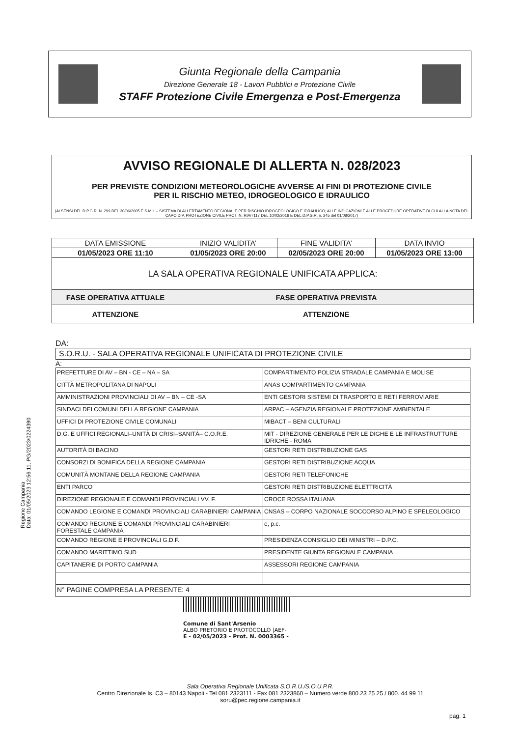Giunta Regionale della Campania
Direzione Generale 18 - Lavori Pubblici e Protezione Civile
STAFF Protezione Civile Emergenza e Post-Emergenza
AVVISO REGIONALE DI ALLERTA N. 028/2023
PER PREVISTE CONDIZIONI METEOROLOGICHE AVVERSE AI FINI DI PROTEZIONE CIVILE
PER IL RISCHIO METEO, IDROGEOLOGICO E IDRAULICO
(AI SENSI DEL D.P.G.R. N. 299 DEL 30/06/2005 E S.M.I. – SISTEMA DI ALLERTAMENTO REGIONALE PER RISCHIO IDROGEOLOGICO E IDRAULICO; ALLE INDICAZIONI E ALLE PROCEDURE OPERATIVE DI CUI ALLA NOTA DEL CAPO DIP. PROTEZIONE CIVILE PROT. N. RIA/7117 DEL 10/02/2016 E DEL D.P.G.R. n. 245 del 01/08/2017)
| DATA EMISSIONE | INIZIO VALIDITA’ | FINE VALIDITA’ | DATA INVIO |
| --- | --- | --- | --- |
| 01/05/2023 ORE 11:10 | 01/05/2023 ORE 20:00 | 02/05/2023 ORE 20:00 | 01/05/2023 ORE 13:00 |
| LA SALA OPERATIVA REGIONALE UNIFICATA APPLICA: | | | |
| FASE OPERATIVA ATTUALE | FASE OPERATIVA PREVISTA | | |
| ATTENZIONE | ATTENZIONE | | |
DA:
S.O.R.U. - SALA OPERATIVA REGIONALE UNIFICATA DI PROTEZIONE CIVILE
A:
| PREFETTURE DI AV – BN - CE – NA – SA | COMPARTIMENTO POLIZIA STRADALE CAMPANIA E MOLISE |
| CITTÀ METROPOLITANA DI NAPOLI | ANAS COMPARTIMENTO CAMPANIA |
| AMMINISTRAZIONI PROVINCIALI DI AV – BN – CE -SA | ENTI GESTORI SISTEMI DI TRASPORTO E RETI FERROVIARIE |
| SINDACI DEI COMUNI DELLA REGIONE CAMPANIA | ARPAC – AGENZIA REGIONALE PROTEZIONE AMBIENTALE |
| UFFICI DI PROTEZIONE CIVILE COMUNALI | MIBACT – BENI CULTURALI |
| D.G. E UFFICI REGIONALI–UNITÀ DI CRISI–SANITÀ– C.O.R.E. | MIT - DIREZIONE GENERALE PER LE DIGHE E LE INFRASTRUTTURE IDRICHE - ROMA |
| AUTORITÀ DI BACINO | GESTORI RETI DISTRIBUZIONE GAS |
| CONSORZI DI BONIFICA DELLA REGIONE CAMPANIA | GESTORI RETI DISTRIBUZIONE ACQUA |
| COMUNITÀ MONTANE DELLA REGIONE CAMPANIA | GESTORI RETI TELEFONICHE |
| ENTI PARCO | GESTORI RETI DISTRIBUZIONE ELETTRICITÀ |
| DIREZIONE REGIONALE E COMANDI PROVINCIALI VV. F. | CROCE ROSSA ITALIANA |
| COMANDO LEGIONE E COMANDI PROVINCIALI CARABINIERI CAMPANIA | CNSAS – CORPO NAZIONALE SOCCORSO ALPINO E SPELEOLOGICO |
| COMANDO REGIONE E COMANDI PROVINCIALI CARABINIERI FORESTALE CAMPANIA | e, p.c. |
| COMANDO REGIONE E PROVINCIALI G.D.F. | PRESIDENZA CONSIGLIO DEI MINISTRI – D.P.C. |
| COMANDO MARITTIMO SUD | PRESIDENTE GIUNTA REGIONALE CAMPANIA |
| CAPITANERIE DI PORTO CAMPANIA | ASSESSORI REGIONE CAMPANIA |
| N° PAGINE COMPRESA LA PRESENTE: 4 | |
Comune di Sant'Arsenio
ALBO PRETORIO E PROTOCOLLO |AEF-
E - 02/05/2023 - Prot. N. 0003365 -
Regione Campania
Data: 01/05/2023 12:56:11, PG/2023/0224390
Sala Operativa Regionale Unificata S.O.R.U./S.O.U.P.R.
Centro Direzionale Is. C3 – 80143 Napoli - Tel 081 2323111 - Fax 081 2323860 – Numero verde 800.23 25 25 / 800. 44 99 11
soru@pec.regione.campania.it
pag. 1